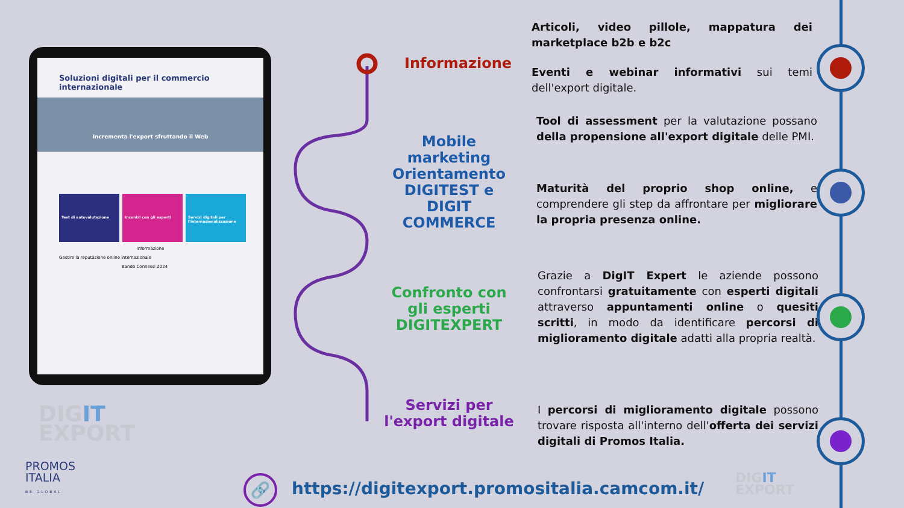Soluzioni digitali per il commercio internazionale
Incrementa l'export sfruttando il Web
Test di autovalutazione Incontri con gli esperti Servizi digitali per l'internazionalizzazione
Informazione
Gestire la reputazione online internazionale
Bando Connessi 2024
Informazione
Mobile marketing Orientamento DIGITEST e DIGIT COMMERCE
Confronto con gli esperti DIGITEXPERT
Servizi per l'export digitale
Articoli, video pillole, mappatura dei marketplace b2b e b2c
Eventi e webinar informativi sui temi dell'export digitale.
Tool di assessment per la valutazione possano della propensione all'export digitale delle PMI.
Maturità del proprio shop online, e comprendere gli step da affrontare per migliorare la propria presenza online.
Grazie a DigIT Expert le aziende possono confrontarsi gratuitamente con esperti digitali attraverso appuntamenti online o quesiti scritti, in modo da identificare percorsi di miglioramento digitale adatti alla propria realtà.
I percorsi di miglioramento digitale possono trovare risposta all'interno dell'offerta dei servizi digitali di Promos Italia.
DIGIT
EXPORT
PROMOS
ITALIA
BE GLOBAL
DIGIT
EXPORT
🔗
https://digitexport.promositalia.camcom.it/